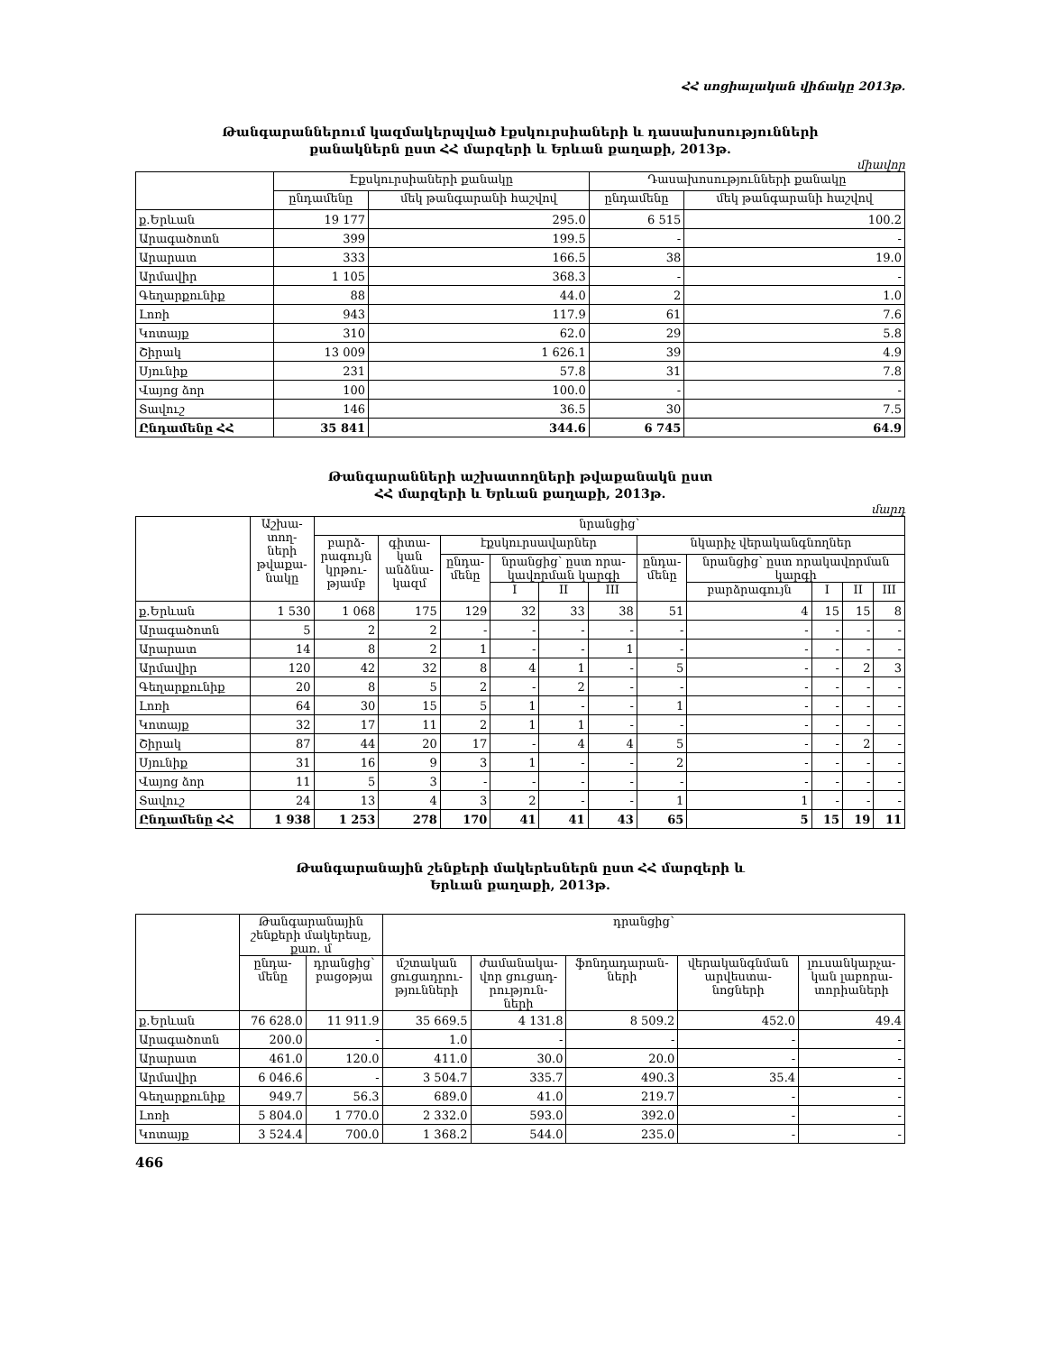ՀՀ սոցիալական վիճակը 2013թ.
Թանգարաններում կազմակերպված էքսկուրսիաների և դասախոսությունների
քանակներն ըստ ՀՀ մարզերի և Երևան քաղաքի, 2013թ.
միավոր
| | Էքսկուրսիաների քանակը | | Դասախոսությունների քանակը | |
| --- | --- | --- | --- | --- |
| | ընդամենը | մեկ թանգարանի հաշվով | ընդամենը | մեկ թանգարանի հաշվով |
| ք.Երևան | 19 177 | 295.0 | 6 515 | 100.2 |
| Արագածոտն | 399 | 199.5 | - | - |
| Արարատ | 333 | 166.5 | 38 | 19.0 |
| Արմավիր | 1 105 | 368.3 | - | - |
| Գեղարքունիք | 88 | 44.0 | 2 | 1.0 |
| Լոռի | 943 | 117.9 | 61 | 7.6 |
| Կոտայք | 310 | 62.0 | 29 | 5.8 |
| Շիրակ | 13 009 | 1 626.1 | 39 | 4.9 |
| Սյունիք | 231 | 57.8 | 31 | 7.8 |
| Վայոց ձոր | 100 | 100.0 | - | - |
| Տավուշ | 146 | 36.5 | 30 | 7.5 |
| Ընդամենը ՀՀ | 35 841 | 344.6 | 6 745 | 64.9 |
Թանգարանների աշխատողների թվաքանակն ըստ
ՀՀ մարզերի և Երևան քաղաքի, 2013թ.
մարդ
| | Աշխա- տող- ների թվաքա- նակը | նրանցից՝ | | | | | | | | | | |
| --- | --- | --- | --- | --- | --- | --- | --- | --- | --- | --- | --- | --- |
| | | բարձ- րագույն կրթու- թյամբ | գիտա- կան անձնա- կազմ | էքսկուրսավարներ | | | | նկարիչ վերականգնողներ | | | | |
| | | | | ընդա- մենը | նրանցից՝ ըստ որա- կավորման կարգի | | | ընդա- մենը | նրանցից՝ ըստ որակավորման կարգի | | | |
| | | | | | I | II | III | | բարձրագույն | I | II | III |
| ք.Երևան | 1 530 | 1 068 | 175 | 129 | 32 | 33 | 38 | 51 | 4 | 15 | 15 | 8 |
| Արագածոտն | 5 | 2 | 2 | - | - | - | - | - | - | - | - | - |
| Արարատ | 14 | 8 | 2 | 1 | - | - | 1 | - | - | - | - | - |
| Արմավիր | 120 | 42 | 32 | 8 | 4 | 1 | - | 5 | - | - | 2 | 3 |
| Գեղարքունիք | 20 | 8 | 5 | 2 | - | 2 | - | - | - | - | - | - |
| Լոռի | 64 | 30 | 15 | 5 | 1 | - | - | 1 | - | - | - | - |
| Կոտայք | 32 | 17 | 11 | 2 | 1 | 1 | - | - | - | - | - | - |
| Շիրակ | 87 | 44 | 20 | 17 | - | 4 | 4 | 5 | - | - | 2 | - |
| Սյունիք | 31 | 16 | 9 | 3 | 1 | - | - | 2 | - | - | - | - |
| Վայոց ձոր | 11 | 5 | 3 | - | - | - | - | - | - | - | - | - |
| Տավուշ | 24 | 13 | 4 | 3 | 2 | - | - | 1 | 1 | - | - | - |
| Ընդամենը ՀՀ | 1 938 | 1 253 | 278 | 170 | 41 | 41 | 43 | 65 | 5 | 15 | 19 | 11 |
Թանգարանային շենքերի մակերեսներն ըստ ՀՀ մարզերի և
Երևան քաղաքի, 2013թ.
| | Թանգարանային շենքերի մակերեսը, քառ. մ | | դրանցից՝ | | | | |
| --- | --- | --- | --- | --- | --- | --- | --- |
| | ընդա- մենը | դրանցից՝ բացօթյա | մշտական ցուցադրու- թյունների | ժամանակա- վոր ցուցադ- րություն- ների | ֆոնդադարան- ների | վերականգնման արվեստա- նոցների | լուսանկարչա- կան լաբորա- տորիաների |
| ք.Երևան | 76 628.0 | 11 911.9 | 35 669.5 | 4 131.8 | 8 509.2 | 452.0 | 49.4 |
| Արագածոտն | 200.0 | - | 1.0 | - | - | - | - |
| Արարատ | 461.0 | 120.0 | 411.0 | 30.0 | 20.0 | - | - |
| Արմավիր | 6 046.6 | - | 3 504.7 | 335.7 | 490.3 | 35.4 | - |
| Գեղարքունիք | 949.7 | 56.3 | 689.0 | 41.0 | 219.7 | - | - |
| Լոռի | 5 804.0 | 1 770.0 | 2 332.0 | 593.0 | 392.0 | - | - |
| Կոտայք | 3 524.4 | 700.0 | 1 368.2 | 544.0 | 235.0 | - | - |
466